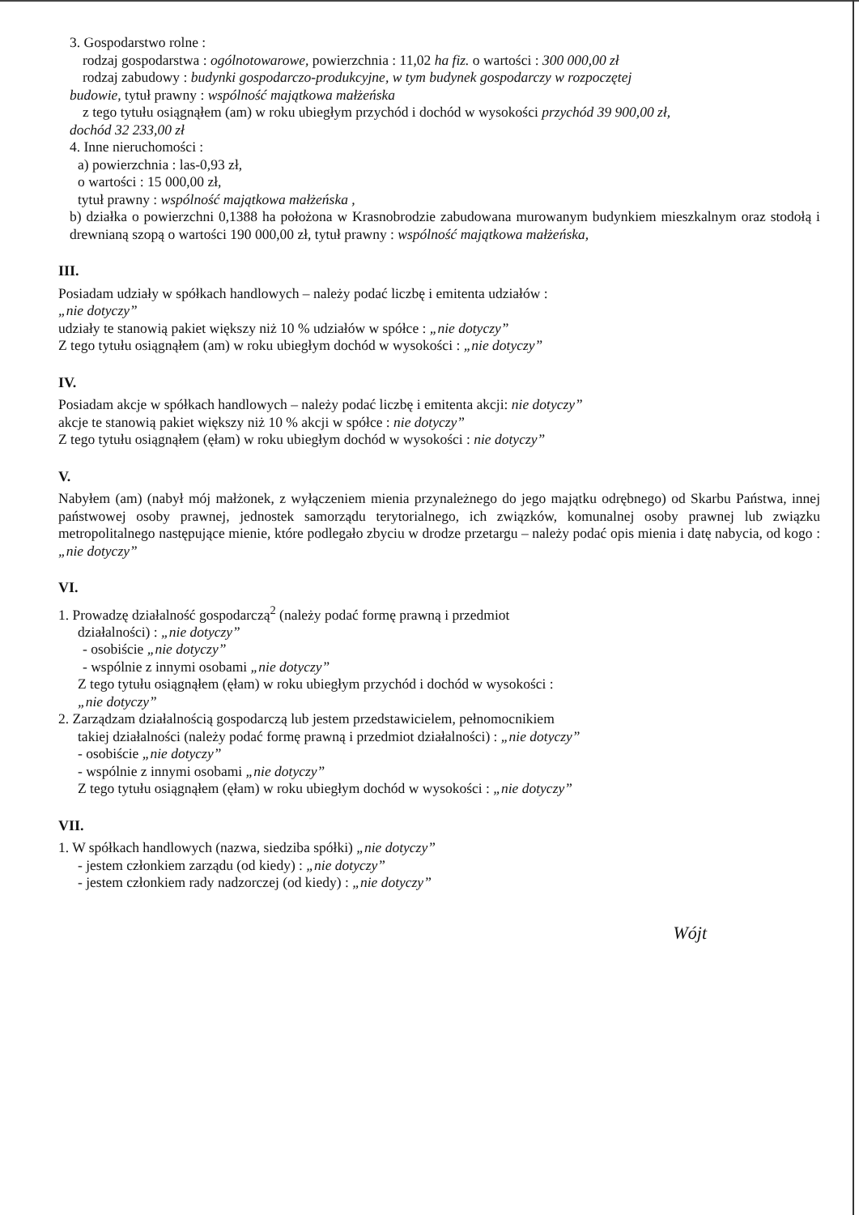3. Gospodarstwo rolne :
rodzaj gospodarstwa : ogólnotowarowe, powierzchnia : 11,02 ha fiz. o wartości : 300 000,00 zł
rodzaj zabudowy : budynki gospodarczo-produkcyjne, w tym budynek gospodarczy w rozpoczętej
budowie, tytuł prawny : wspólność majątkowa małżeńska
z tego tytułu osiągnąłem (am) w roku ubiegłym przychód i dochód w wysokości przychód 39 900,00 zł,
dochód 32 233,00 zł
4. Inne nieruchomości :
a) powierzchnia : las-0,93 zł,
o wartości : 15 000,00 zł,
tytuł prawny : wspólność majątkowa małżeńska ,
b) działka o powierzchni 0,1388 ha położona w Krasnobrodzie zabudowana murowanym budynkiem mieszkalnym oraz stodołą i drewnianą szopą o wartości 190 000,00 zł, tytuł prawny : wspólność majątkowa małżeńska,
III.
Posiadam udziały w spółkach handlowych – należy podać liczbę i emitenta udziałów :
„nie dotyczy”
udziały te stanowią pakiet większy niż 10 % udziałów w spółce : „nie dotyczy”
Z tego tytułu osiągnąłem (am) w roku ubiegłym dochód w wysokości : „nie dotyczy”
IV.
Posiadam akcje w spółkach handlowych – należy podać liczbę i emitenta akcji: nie dotyczy”
akcje te stanowią pakiet większy niż 10 % akcji w spółce : nie dotyczy”
Z tego tytułu osiągnąłem (ęłam) w roku ubiegłym dochód w wysokości : nie dotyczy”
V.
Nabyłem (am) (nabył mój małżonek, z wyłączeniem mienia przynależnego do jego majątku odrębnego) od Skarbu Państwa, innej państwowej osoby prawnej, jednostek samorządu terytorialnego, ich związków, komunalnej osoby prawnej lub związku metropolitalnego następujące mienie, które podlegało zbyciu w drodze przetargu – należy podać opis mienia i datę nabycia, od kogo : „nie dotyczy”
VI.
1. Prowadzę działalność gospodarczą<sup>2</sup> (należy podać formę prawną i przedmiot
działalności) : „nie dotyczy”
- osobiście „nie dotyczy”
- wspólnie z innymi osobami „nie dotyczy”
Z tego tytułu osiągnąłem (ęłam) w roku ubiegłym przychód i dochód w wysokości :
„nie dotyczy”
2. Zarządzam działalnością gospodarczą lub jestem przedstawicielem, pełnomocnikiem
takiej działalności (należy podać formę prawną i przedmiot działalności) : „nie dotyczy”
- osobiście „nie dotyczy”
- wspólnie z innymi osobami „nie dotyczy”
Z tego tytułu osiągnąłem (ęłam) w roku ubiegłym dochód w wysokości : „nie dotyczy”
VII.
1. W spółkach handlowych (nazwa, siedziba spółki) „nie dotyczy”
- jestem członkiem zarządu (od kiedy) : „nie dotyczy”
- jestem członkiem rady nadzorczej (od kiedy) : „nie dotyczy”
Wójt